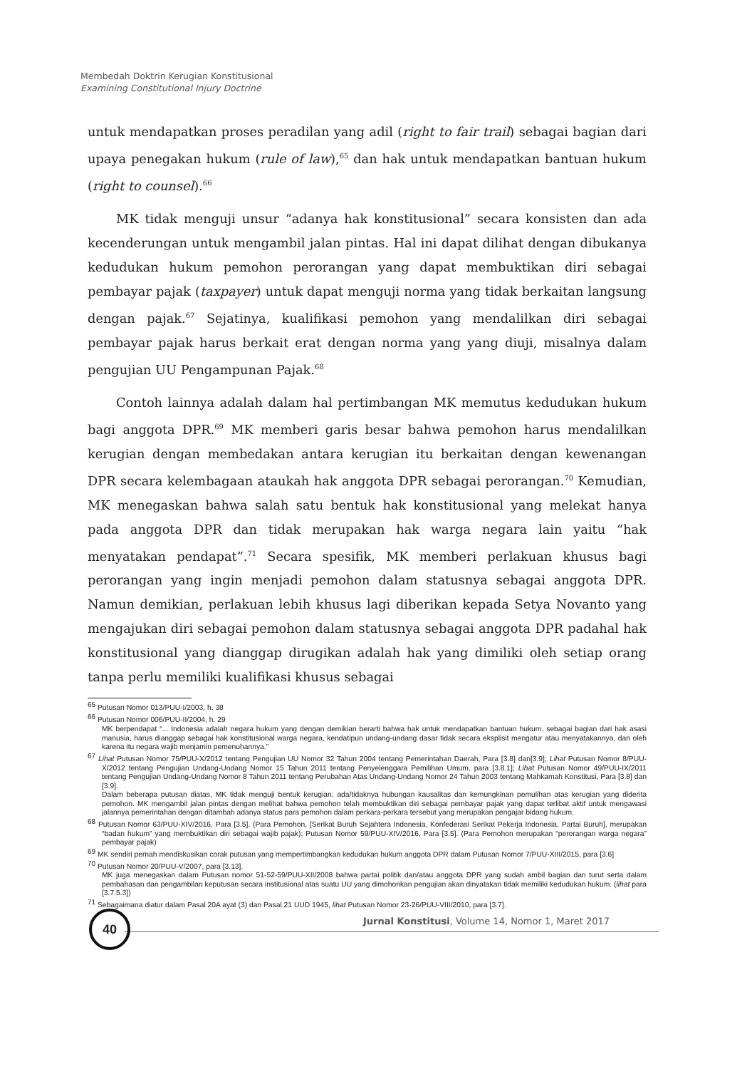Membedah Doktrin Kerugian Konstitusional
Examining Constitutional Injury Doctrine
untuk mendapatkan proses peradilan yang adil (right to fair trail) sebagai bagian dari upaya penegakan hukum (rule of law),<sup>65</sup> dan hak untuk mendapatkan bantuan hukum (right to counsel).<sup>66</sup>
MK tidak menguji unsur “adanya hak konstitusional” secara konsisten dan ada kecenderungan untuk mengambil jalan pintas. Hal ini dapat dilihat dengan dibukanya kedudukan hukum pemohon perorangan yang dapat membuktikan diri sebagai pembayar pajak (taxpayer) untuk dapat menguji norma yang tidak berkaitan langsung dengan pajak.<sup>67</sup> Sejatinya, kualifikasi pemohon yang mendalilkan diri sebagai pembayar pajak harus berkait erat dengan norma yang yang diuji, misalnya dalam pengujian UU Pengampunan Pajak.<sup>68</sup>
Contoh lainnya adalah dalam hal pertimbangan MK memutus kedudukan hukum bagi anggota DPR.<sup>69</sup> MK memberi garis besar bahwa pemohon harus mendalilkan kerugian dengan membedakan antara kerugian itu berkaitan dengan kewenangan DPR secara kelembagaan ataukah hak anggota DPR sebagai perorangan.<sup>70</sup> Kemudian, MK menegaskan bahwa salah satu bentuk hak konstitusional yang melekat hanya pada anggota DPR dan tidak merupakan hak warga negara lain yaitu “hak menyatakan pendapat”.<sup>71</sup> Secara spesifik, MK memberi perlakuan khusus bagi perorangan yang ingin menjadi pemohon dalam statusnya sebagai anggota DPR. Namun demikian, perlakuan lebih khusus lagi diberikan kepada Setya Novanto yang mengajukan diri sebagai pemohon dalam statusnya sebagai anggota DPR padahal hak konstitusional yang dianggap dirugikan adalah hak yang dimiliki oleh setiap orang tanpa perlu memiliki kualifikasi khusus sebagai
<sup>65</sup> Putusan Nomor 013/PUU-I/2003, h. 38
<sup>66</sup> Putusan Nomor 006/PUU-II/2004, h. 29
MK berpendapat “... Indonesia adalah negara hukum yang dengan demikian berarti bahwa hak untuk mendapatkan bantuan hukum, sebagai bagian dari hak asasi manusia, harus dianggap sebagai hak konstitusional warga negara, kendatipun undang-undang dasar tidak secara eksplisit mengatur atau menyatakannya, dan oleh karena itu negara wajib menjamin pemenuhannya.”
<sup>67</sup> Lihat Putusan Nomor 75/PUU-X/2012 tentang Pengujian UU Nomor 32 Tahun 2004 tentang Pemerintahan Daerah, Para [3.8] dan[3.9]; Lihat Putusan Nomor 8/PUU-X/2012 tentang Pengujian Undang-Undang Nomor 15 Tahun 2011 tentang Penyelenggara Pemilihan Umum, para [3.8.1]; Lihat Putusan Nomor 49/PUU-IX/2011 tentang Pengujian Undang-Undang Nomor 8 Tahun 2011 tentang Perubahan Atas Undang-Undang Nomor 24 Tahun 2003 tentang Mahkamah Konstitusi, Para [3.8] dan [3.9].
Dalam beberapa putusan diatas, MK tidak menguji bentuk kerugian, ada/tidaknya hubungan kausalitas dan kemungkinan pemulihan atas kerugian yang diderita pemohon. MK mengambil jalan pintas dengan melihat bahwa pemohon telah membuktikan diri sebagai pembayar pajak yang dapat terlibat aktif untuk mengawasi jalannya pemerintahan dengan ditambah adanya status para pemohon dalam perkara-perkara tersebut yang merupakan pengajar bidang hukum.
<sup>68</sup> Putusan Nomor 63/PUU-XIV/2016, Para [3.5]. (Para Pemohon, [Serikat Buruh Sejahtera Indonesia, Konfederasi Serikat Pekerja Indonesia, Partai Buruh], merupakan “badan hukum” yang membuktikan diri sebagai wajib pajak); Putusan Nomor 59/PUU-XIV/2016, Para [3.5]. (Para Pemohon merupakan “perorangan warga negara” pembayar pajak)
<sup>69</sup> MK sendiri pernah mendiskusikan corak putusan yang mempertimbangkan kedudukan hukum anggota DPR dalam Putusan Nomor 7/PUU-XIII/2015, para [3.6]
<sup>70</sup> Putusan Nomor 20/PUU-V/2007, para [3.13].
MK juga menegaskan dalam Putusan nomor 51-52-59/PUU-XII/2008 bahwa partai politik dan/atau anggota DPR yang sudah ambil bagian dan turut serta dalam pembahasan dan pengambilan keputusan secara institusional atas suatu UU yang dimohonkan pengujian akan dinyatakan tidak memiliki kedudukan hukum. (lihat para [3.7.5.3])
<sup>71</sup> Sebagaimana diatur dalam Pasal 20A ayat (3) dan Pasal 21 UUD 1945, lihat Putusan Nomor 23-26/PUU-VIII/2010, para [3.7].
40
Jurnal Konstitusi, Volume 14, Nomor 1, Maret 2017